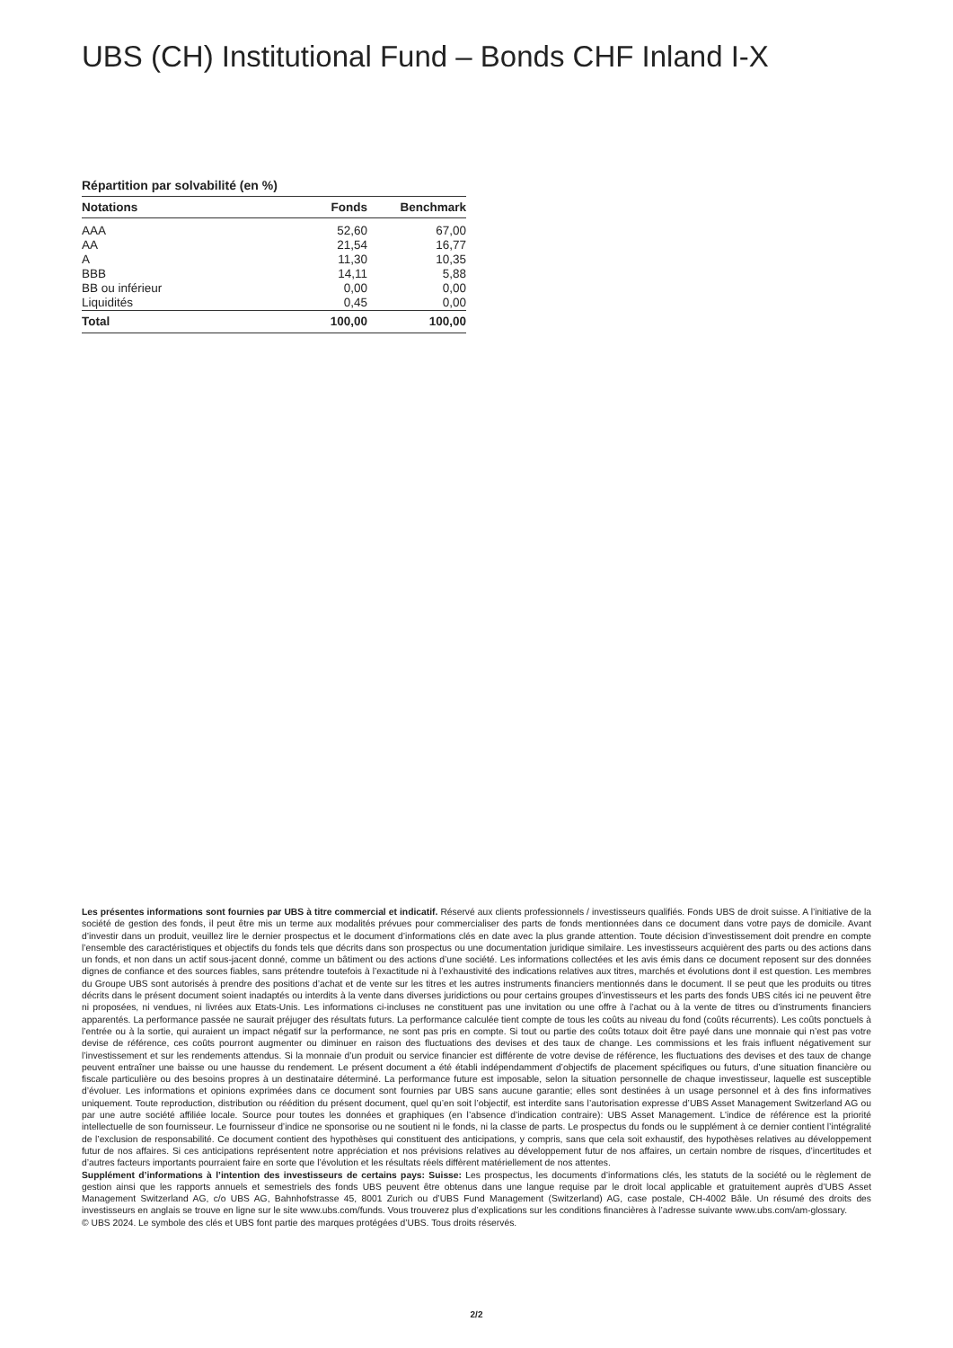UBS (CH) Institutional Fund – Bonds CHF Inland I-X
Répartition par solvabilité (en %)
| Notations | Fonds | Benchmark |
| --- | --- | --- |
| AAA | 52,60 | 67,00 |
| AA | 21,54 | 16,77 |
| A | 11,30 | 10,35 |
| BBB | 14,11 | 5,88 |
| BB ou inférieur | 0,00 | 0,00 |
| Liquidités | 0,45 | 0,00 |
| Total | 100,00 | 100,00 |
Les présentes informations sont fournies par UBS à titre commercial et indicatif. Réservé aux clients professionnels / investisseurs qualifiés. Fonds UBS de droit suisse. A l’initiative de la société de gestion des fonds, il peut être mis un terme aux modalités prévues pour commercialiser des parts de fonds mentionnées dans ce document dans votre pays de domicile. Avant d’investir dans un produit, veuillez lire le dernier prospectus et le document d’informations clés en date avec la plus grande attention. Toute décision d’investissement doit prendre en compte l’ensemble des caractéristiques et objectifs du fonds tels que décrits dans son prospectus ou une documentation juridique similaire. Les investisseurs acquièrent des parts ou des actions dans un fonds, et non dans un actif sous-jacent donné, comme un bâtiment ou des actions d’une société. Les informations collectées et les avis émis dans ce document reposent sur des données dignes de confiance et des sources fiables, sans prétendre toutefois à l’exactitude ni à l’exhaustivité des indications relatives aux titres, marchés et évolutions dont il est question. Les membres du Groupe UBS sont autorisés à prendre des positions d’achat et de vente sur les titres et les autres instruments financiers mentionnés dans le document. Il se peut que les produits ou titres décrits dans le présent document soient inadaptés ou interdits à la vente dans diverses juridictions ou pour certains groupes d’investisseurs et les parts des fonds UBS cités ici ne peuvent être ni proposées, ni vendues, ni livrées aux Etats-Unis. Les informations ci-incluses ne constituent pas une invitation ou une offre à l’achat ou à la vente de titres ou d’instruments financiers apparentés. La performance passée ne saurait préjuger des résultats futurs. La performance calculée tient compte de tous les coûts au niveau du fond (coûts récurrents). Les coûts ponctuels à l’entrée ou à la sortie, qui auraient un impact négatif sur la performance, ne sont pas pris en compte. Si tout ou partie des coûts totaux doit être payé dans une monnaie qui n’est pas votre devise de référence, ces coûts pourront augmenter ou diminuer en raison des fluctuations des devises et des taux de change. Les commissions et les frais influent négativement sur l’investissement et sur les rendements attendus. Si la monnaie d’un produit ou service financier est différente de votre devise de référence, les fluctuations des devises et des taux de change peuvent entraîner une baisse ou une hausse du rendement. Le présent document a été établi indépendamment d’objectifs de placement spécifiques ou futurs, d’une situation financière ou fiscale particulière ou des besoins propres à un destinataire déterminé. La performance future est imposable, selon la situation personnelle de chaque investisseur, laquelle est susceptible d’évoluer. Les informations et opinions exprimées dans ce document sont fournies par UBS sans aucune garantie; elles sont destinées à un usage personnel et à des fins informatives uniquement. Toute reproduction, distribution ou réédition du présent document, quel qu’en soit l’objectif, est interdite sans l’autorisation expresse d’UBS Asset Management Switzerland AG ou par une autre société affiliée locale. Source pour toutes les données et graphiques (en l’absence d’indication contraire): UBS Asset Management. L’indice de référence est la priorité intellectuelle de son fournisseur. Le fournisseur d’indice ne sponsorise ou ne soutient ni le fonds, ni la classe de parts. Le prospectus du fonds ou le supplément à ce dernier contient l’intégralité de l’exclusion de responsabilité. Ce document contient des hypothèses qui constituent des anticipations, y compris, sans que cela soit exhaustif, des hypothèses relatives au développement futur de nos affaires. Si ces anticipations représentent notre appréciation et nos prévisions relatives au développement futur de nos affaires, un certain nombre de risques, d’incertitudes et d’autres facteurs importants pourraient faire en sorte que l’évolution et les résultats réels diffèrent matériellement de nos attentes.
Supplément d’informations à l’intention des investisseurs de certains pays: Suisse: Les prospectus, les documents d’informations clés, les statuts de la société ou le règlement de gestion ainsi que les rapports annuels et semestriels des fonds UBS peuvent être obtenus dans une langue requise par le droit local applicable et gratuitement auprès d’UBS Asset Management Switzerland AG, c/o UBS AG, Bahnhofstrasse 45, 8001 Zurich ou d’UBS Fund Management (Switzerland) AG, case postale, CH-4002 Bâle. Un résumé des droits des investisseurs en anglais se trouve en ligne sur le site www.ubs.com/funds. Vous trouverez plus d’explications sur les conditions financières à l’adresse suivante www.ubs.com/am-glossary.
© UBS 2024. Le symbole des clés et UBS font partie des marques protégées d’UBS. Tous droits réservés.
2/2